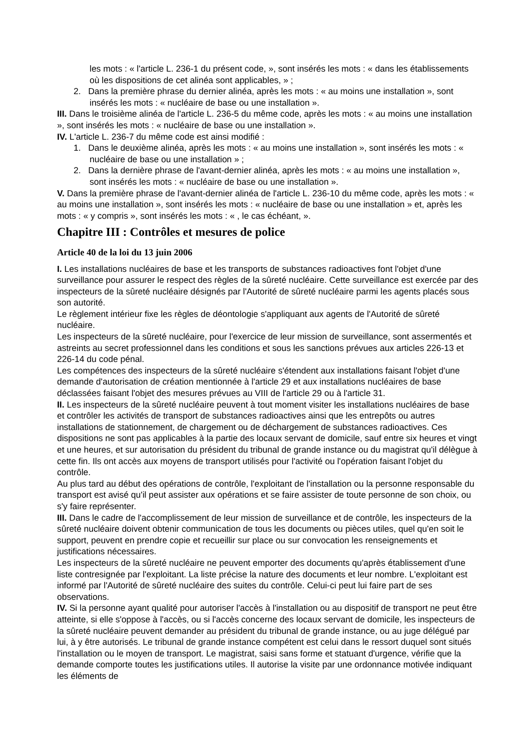les mots : « l'article L. 236-1 du présent code, », sont insérés les mots : « dans les établissements où les dispositions de cet alinéa sont applicables, » ;
2. Dans la première phrase du dernier alinéa, après les mots : « au moins une installation », sont insérés les mots : « nucléaire de base ou une installation ».
III. Dans le troisième alinéa de l'article L. 236-5 du même code, après les mots : « au moins une installation », sont insérés les mots : « nucléaire de base ou une installation ».
IV. L'article L. 236-7 du même code est ainsi modifié :
1. Dans le deuxième alinéa, après les mots : « au moins une installation », sont insérés les mots : « nucléaire de base ou une installation » ;
2. Dans la dernière phrase de l'avant-dernier alinéa, après les mots : « au moins une installation », sont insérés les mots : « nucléaire de base ou une installation ».
V. Dans la première phrase de l'avant-dernier alinéa de l'article L. 236-10 du même code, après les mots : « au moins une installation », sont insérés les mots : « nucléaire de base ou une installation » et, après les mots : « y compris », sont insérés les mots : « , le cas échéant, ».
Chapitre III : Contrôles et mesures de police
Article 40 de la loi du 13 juin 2006
I. Les installations nucléaires de base et les transports de substances radioactives font l'objet d'une surveillance pour assurer le respect des règles de la sûreté nucléaire. Cette surveillance est exercée par des inspecteurs de la sûreté nucléaire désignés par l'Autorité de sûreté nucléaire parmi les agents placés sous son autorité.
Le règlement intérieur fixe les règles de déontologie s'appliquant aux agents de l'Autorité de sûreté nucléaire.
Les inspecteurs de la sûreté nucléaire, pour l'exercice de leur mission de surveillance, sont assermentés et astreints au secret professionnel dans les conditions et sous les sanctions prévues aux articles 226-13 et 226-14 du code pénal.
Les compétences des inspecteurs de la sûreté nucléaire s'étendent aux installations faisant l'objet d'une demande d'autorisation de création mentionnée à l'article 29 et aux installations nucléaires de base déclassées faisant l'objet des mesures prévues au VIII de l'article 29 ou à l'article 31.
II. Les inspecteurs de la sûreté nucléaire peuvent à tout moment visiter les installations nucléaires de base et contrôler les activités de transport de substances radioactives ainsi que les entrepôts ou autres installations de stationnement, de chargement ou de déchargement de substances radioactives. Ces dispositions ne sont pas applicables à la partie des locaux servant de domicile, sauf entre six heures et vingt et une heures, et sur autorisation du président du tribunal de grande instance ou du magistrat qu'il délègue à cette fin. Ils ont accès aux moyens de transport utilisés pour l'activité ou l'opération faisant l'objet du contrôle.
Au plus tard au début des opérations de contrôle, l'exploitant de l'installation ou la personne responsable du transport est avisé qu'il peut assister aux opérations et se faire assister de toute personne de son choix, ou s'y faire représenter.
III. Dans le cadre de l'accomplissement de leur mission de surveillance et de contrôle, les inspecteurs de la sûreté nucléaire doivent obtenir communication de tous les documents ou pièces utiles, quel qu'en soit le support, peuvent en prendre copie et recueillir sur place ou sur convocation les renseignements et justifications nécessaires.
Les inspecteurs de la sûreté nucléaire ne peuvent emporter des documents qu'après établissement d'une liste contresignée par l'exploitant. La liste précise la nature des documents et leur nombre. L'exploitant est informé par l'Autorité de sûreté nucléaire des suites du contrôle. Celui-ci peut lui faire part de ses observations.
IV. Si la personne ayant qualité pour autoriser l'accès à l'installation ou au dispositif de transport ne peut être atteinte, si elle s'oppose à l'accès, ou si l'accès concerne des locaux servant de domicile, les inspecteurs de la sûreté nucléaire peuvent demander au président du tribunal de grande instance, ou au juge délégué par lui, à y être autorisés. Le tribunal de grande instance compétent est celui dans le ressort duquel sont situés l'installation ou le moyen de transport. Le magistrat, saisi sans forme et statuant d'urgence, vérifie que la demande comporte toutes les justifications utiles. Il autorise la visite par une ordonnance motivée indiquant les éléments de